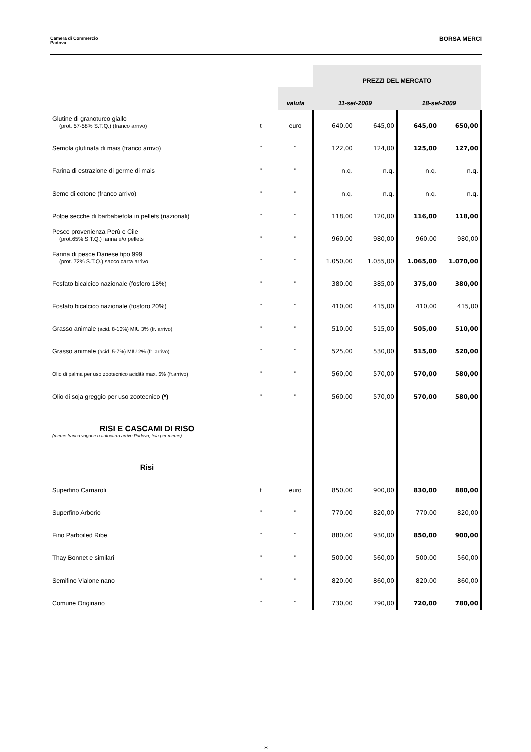Camera di Commercio
Padova
BORSA MERCI
| | | | PREZZI DEL MERCATO | | | |
| --- | --- | --- | --- | --- | --- | --- |
| | | valuta | 11-set-2009 | | 18-set-2009 | |
| Glutine di granoturco giallo (prot. 57-58% S.T.Q.) (franco arrivo) | t | euro | 640,00 | 645,00 | 645,00 | 650,00 |
| Semola glutinata di mais (franco arrivo) | " | " | 122,00 | 124,00 | 125,00 | 127,00 |
| Farina di estrazione di germe di mais | " | " | n.q. | n.q. | n.q. | n.q. |
| Seme di cotone (franco arrivo) | " | " | n.q. | n.q. | n.q. | n.q. |
| Polpe secche di barbabietola in pellets (nazionali) | " | " | 118,00 | 120,00 | 116,00 | 118,00 |
| Pesce provenienza Perù e Cile (prot.65% S.T.Q.) farina e/o pellets | " | " | 960,00 | 980,00 | 960,00 | 980,00 |
| Farina di pesce Danese tipo 999 (prot. 72% S.T.Q.) sacco carta arrivo | " | " | 1.050,00 | 1.055,00 | 1.065,00 | 1.070,00 |
| Fosfato bicalcico nazionale (fosforo 18%) | " | " | 380,00 | 385,00 | 375,00 | 380,00 |
| Fosfato bicalcico nazionale (fosforo 20%) | " | " | 410,00 | 415,00 | 410,00 | 415,00 |
| Grasso animale (acid. 8-10%) MIU 3% (fr. arrivo) | " | " | 510,00 | 515,00 | 505,00 | 510,00 |
| Grasso animale (acid. 5-7%) MIU 2% (fr. arrivo) | " | " | 525,00 | 530,00 | 515,00 | 520,00 |
| Olio di palma per uso zootecnico acidità max. 5% (fr.arrivo) | " | " | 560,00 | 570,00 | 570,00 | 580,00 |
| Olio di soja greggio per uso zootecnico (*) | " | " | 560,00 | 570,00 | 570,00 | 580,00 |
| RISI E CASCAMI DI RISO (merce franco vagone o autocarro arrivo Padova, tela per merce) | | | | | | |
| Risi | | | | | | |
| Superfino Carnaroli | t | euro | 850,00 | 900,00 | 830,00 | 880,00 |
| Superfino Arborio | " | " | 770,00 | 820,00 | 770,00 | 820,00 |
| Fino Parboiled Ribe | " | " | 880,00 | 930,00 | 850,00 | 900,00 |
| Thay Bonnet e similari | " | " | 500,00 | 560,00 | 500,00 | 560,00 |
| Semifino Vialone nano | " | " | 820,00 | 860,00 | 820,00 | 860,00 |
| Comune Originario | " | " | 730,00 | 790,00 | 720,00 | 780,00 |
8